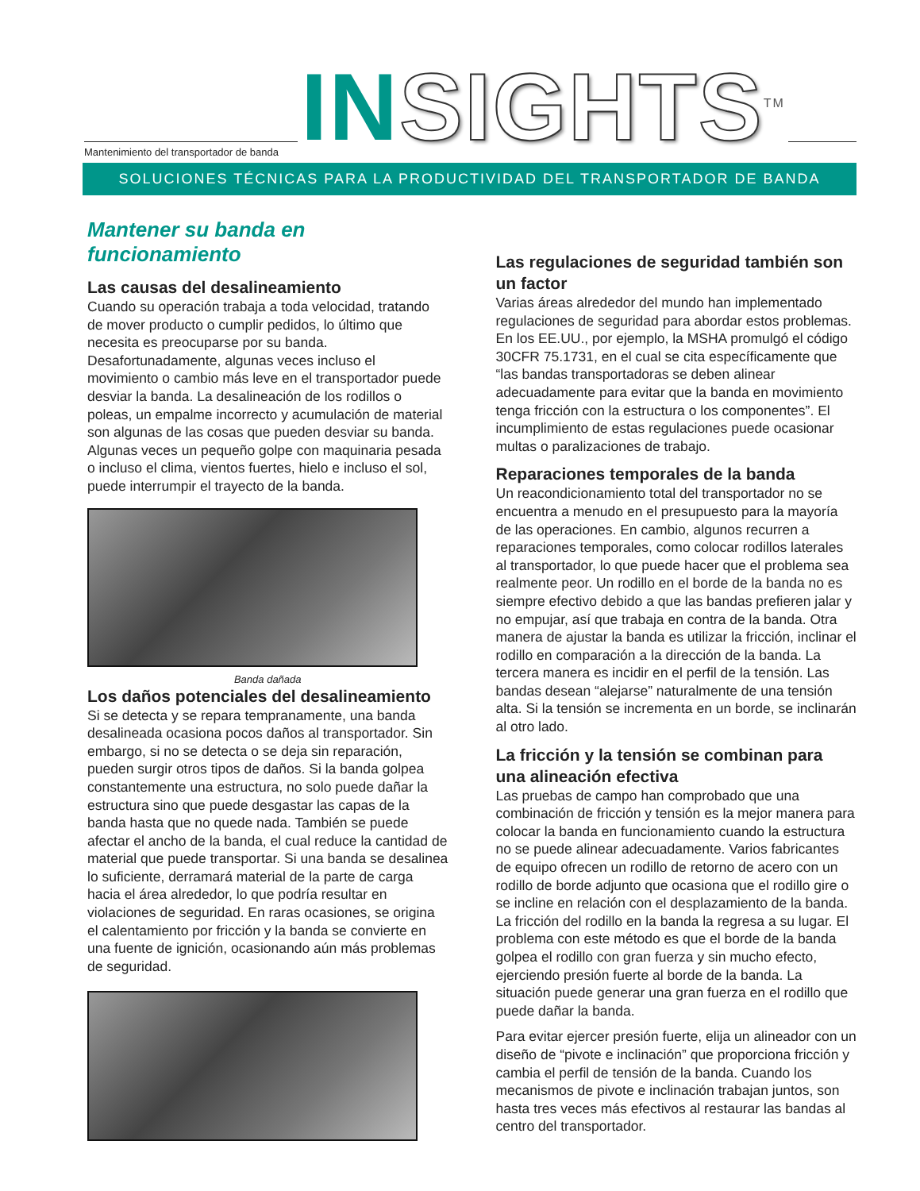Mantenimiento del transportador de banda
IN SIGHTS<sup>TM</sup>
SOLUCIONES TÉCNICAS PARA LA PRODUCTIVIDAD DEL TRANSPORTADOR DE BANDA
Mantener su banda en funcionamiento
Las causas del desalineamiento
Cuando su operación trabaja a toda velocidad, tratando de mover producto o cumplir pedidos, lo último que necesita es preocuparse por su banda. Desafortunadamente, algunas veces incluso el movimiento o cambio más leve en el transportador puede desviar la banda. La desalineación de los rodillos o poleas, un empalme incorrecto y acumulación de material son algunas de las cosas que pueden desviar su banda. Algunas veces un pequeño golpe con maquinaria pesada o incluso el clima, vientos fuertes, hielo e incluso el sol, puede interrumpir el trayecto de la banda.
Banda dañada
Los daños potenciales del desalineamiento
Si se detecta y se repara tempranamente, una banda desalineada ocasiona pocos daños al transportador. Sin embargo, si no se detecta o se deja sin reparación, pueden surgir otros tipos de daños. Si la banda golpea constantemente una estructura, no solo puede dañar la estructura sino que puede desgastar las capas de la banda hasta que no quede nada. También se puede afectar el ancho de la banda, el cual reduce la cantidad de material que puede transportar. Si una banda se desalinea lo suficiente, derramará material de la parte de carga hacia el área alrededor, lo que podría resultar en violaciones de seguridad. En raras ocasiones, se origina el calentamiento por fricción y la banda se convierte en una fuente de ignición, ocasionando aún más problemas de seguridad.
Las regulaciones de seguridad también son un factor
Varias áreas alrededor del mundo han implementado regulaciones de seguridad para abordar estos problemas. En los EE.UU., por ejemplo, la MSHA promulgó el código 30CFR 75.1731, en el cual se cita específicamente que “las bandas transportadoras se deben alinear adecuadamente para evitar que la banda en movimiento tenga fricción con la estructura o los componentes”. El incumplimiento de estas regulaciones puede ocasionar multas o paralizaciones de trabajo.
Reparaciones temporales de la banda
Un reacondicionamiento total del transportador no se encuentra a menudo en el presupuesto para la mayoría de las operaciones. En cambio, algunos recurren a reparaciones temporales, como colocar rodillos laterales al transportador, lo que puede hacer que el problema sea realmente peor. Un rodillo en el borde de la banda no es siempre efectivo debido a que las bandas prefieren jalar y no empujar, así que trabaja en contra de la banda. Otra manera de ajustar la banda es utilizar la fricción, inclinar el rodillo en comparación a la dirección de la banda. La tercera manera es incidir en el perfil de la tensión. Las bandas desean “alejarse” naturalmente de una tensión alta. Si la tensión se incrementa en un borde, se inclinarán al otro lado.
La fricción y la tensión se combinan para una alineación efectiva
Las pruebas de campo han comprobado que una combinación de fricción y tensión es la mejor manera para colocar la banda en funcionamiento cuando la estructura no se puede alinear adecuadamente. Varios fabricantes de equipo ofrecen un rodillo de retorno de acero con un rodillo de borde adjunto que ocasiona que el rodillo gire o se incline en relación con el desplazamiento de la banda. La fricción del rodillo en la banda la regresa a su lugar. El problema con este método es que el borde de la banda golpea el rodillo con gran fuerza y sin mucho efecto, ejerciendo presión fuerte al borde de la banda. La situación puede generar una gran fuerza en el rodillo que puede dañar la banda.
Para evitar ejercer presión fuerte, elija un alineador con un diseño de “pivote e inclinación” que proporciona fricción y cambia el perfil de tensión de la banda. Cuando los mecanismos de pivote e inclinación trabajan juntos, son hasta tres veces más efectivos al restaurar las bandas al centro del transportador.